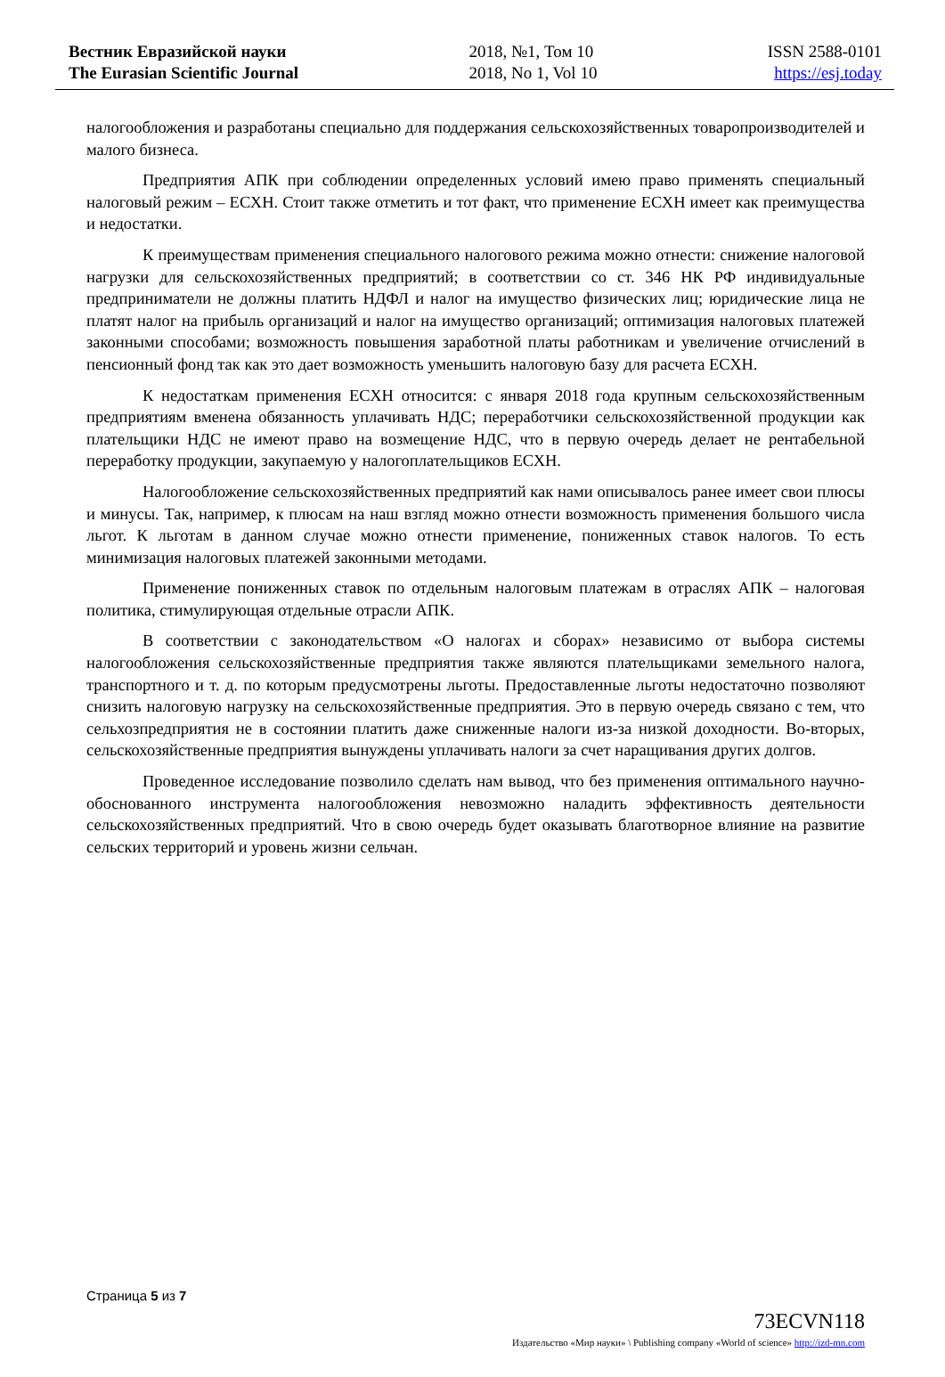Вестник Евразийской науки
The Eurasian Scientific Journal
2018, №1, Том 10
2018, No 1, Vol 10
ISSN 2588-0101
https://esj.today
налогообложения и разработаны специально для поддержания сельскохозяйственных товаропроизводителей и малого бизнеса.
Предприятия АПК при соблюдении определенных условий имею право применять специальный налоговый режим – ЕСХН. Стоит также отметить и тот факт, что применение ЕСХН имеет как преимущества и недостатки.
К преимуществам применения специального налогового режима можно отнести: снижение налоговой нагрузки для сельскохозяйственных предприятий; в соответствии со ст. 346 НК РФ индивидуальные предприниматели не должны платить НДФЛ и налог на имущество физических лиц; юридические лица не платят налог на прибыль организаций и налог на имущество организаций; оптимизация налоговых платежей законными способами; возможность повышения заработной платы работникам и увеличение отчислений в пенсионный фонд так как это дает возможность уменьшить налоговую базу для расчета ЕСХН.
К недостаткам применения ЕСХН относится: с января 2018 года крупным сельскохозяйственным предприятиям вменена обязанность уплачивать НДС; переработчики сельскохозяйственной продукции как плательщики НДС не имеют право на возмещение НДС, что в первую очередь делает не рентабельной переработку продукции, закупаемую у налогоплательщиков ЕСХН.
Налогообложение сельскохозяйственных предприятий как нами описывалось ранее имеет свои плюсы и минусы. Так, например, к плюсам на наш взгляд можно отнести возможность применения большого числа льгот. К льготам в данном случае можно отнести применение, пониженных ставок налогов. То есть минимизация налоговых платежей законными методами.
Применение пониженных ставок по отдельным налоговым платежам в отраслях АПК – налоговая политика, стимулирующая отдельные отрасли АПК.
В соответствии с законодательством «О налогах и сборах» независимо от выбора системы налогообложения сельскохозяйственные предприятия также являются плательщиками земельного налога, транспортного и т. д. по которым предусмотрены льготы. Предоставленные льготы недостаточно позволяют снизить налоговую нагрузку на сельскохозяйственные предприятия. Это в первую очередь связано с тем, что сельхозпредприятия не в состоянии платить даже сниженные налоги из-за низкой доходности. Во-вторых, сельскохозяйственные предприятия вынуждены уплачивать налоги за счет наращивания других долгов.
Проведенное исследование позволило сделать нам вывод, что без применения оптимального научно-обоснованного инструмента налогообложения невозможно наладить эффективность деятельности сельскохозяйственных предприятий. Что в свою очередь будет оказывать благотворное влияние на развитие сельских территорий и уровень жизни сельчан.
Страница 5 из 7
73ECVN118
Издательство «Мир науки» \ Publishing company «World of science» http://izd-mn.com